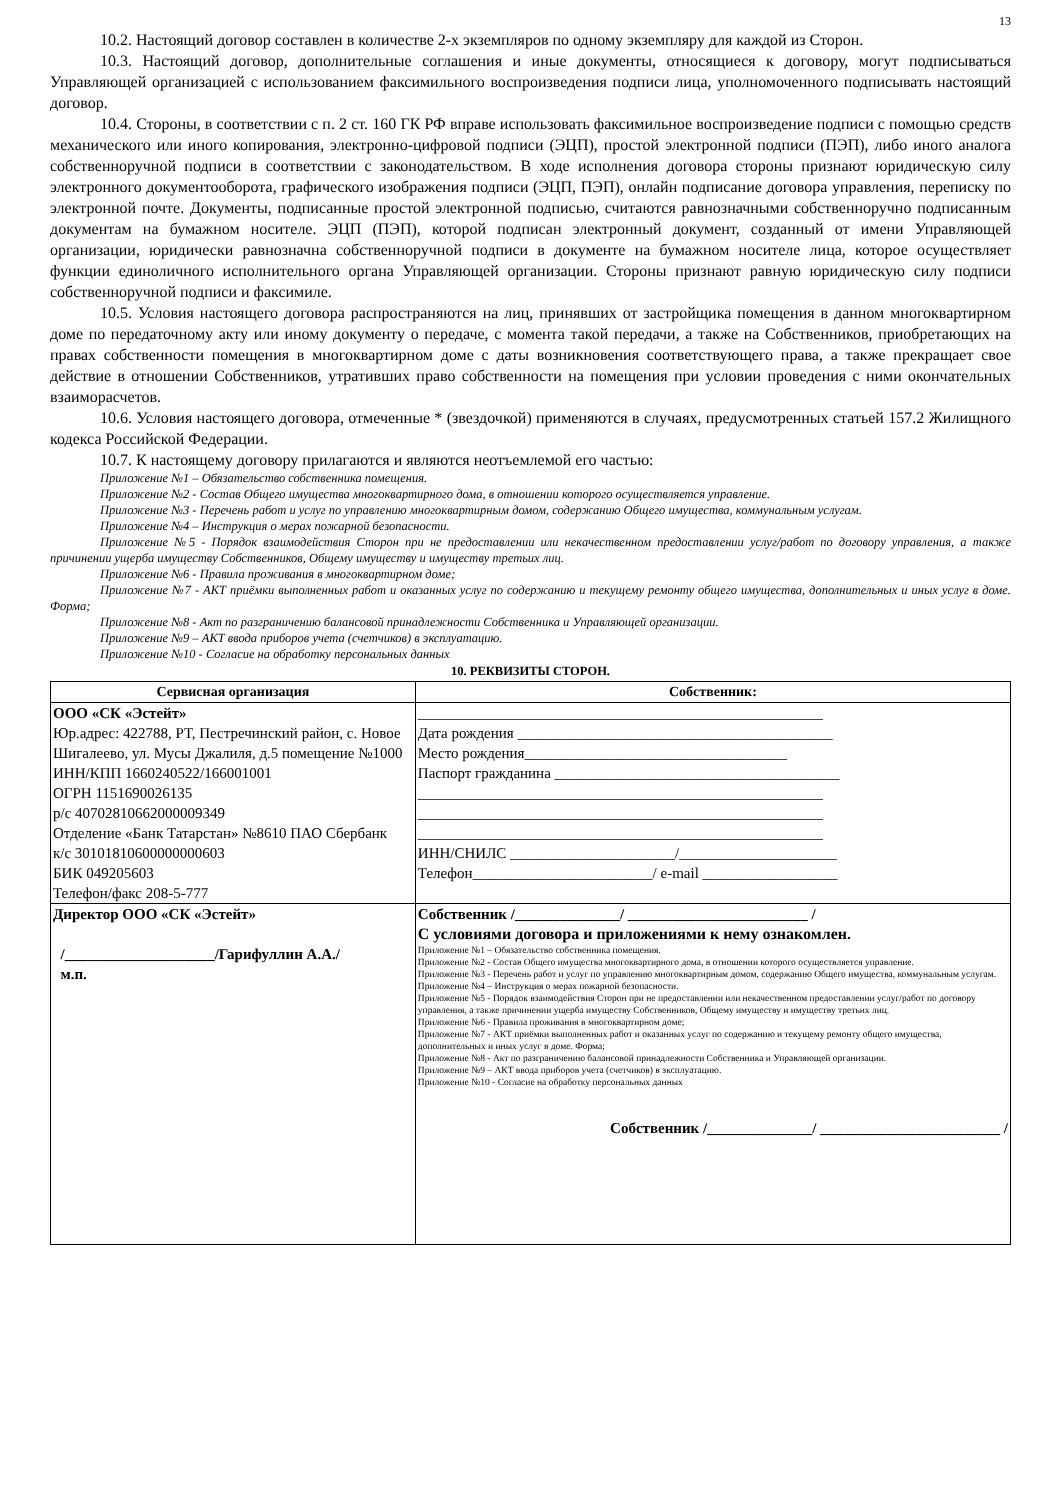13
10.2. Настоящий договор составлен в количестве 2-х экземпляров по одному экземпляру для каждой из Сторон.
10.3. Настоящий договор, дополнительные соглашения и иные документы, относящиеся к договору, могут подписываться Управляющей организацией с использованием факсимильного воспроизведения подписи лица, уполномоченного подписывать настоящий договор.
10.4. Стороны, в соответствии с п. 2 ст. 160 ГК РФ вправе использовать факсимильное воспроизведение подписи с помощью средств механического или иного копирования, электронно-цифровой подписи (ЭЦП), простой электронной подписи (ПЭП), либо иного аналога собственноручной подписи в соответствии с законодательством. В ходе исполнения договора стороны признают юридическую силу электронного документооборота, графического изображения подписи (ЭЦП, ПЭП), онлайн подписание договора управления, переписку по электронной почте. Документы, подписанные простой электронной подписью, считаются равнозначными собственноручно подписанным документам на бумажном носителе. ЭЦП (ПЭП), которой подписан электронный документ, созданный от имени Управляющей организации, юридически равнозначна собственноручной подписи в документе на бумажном носителе лица, которое осуществляет функции единоличного исполнительного органа Управляющей организации. Стороны признают равную юридическую силу подписи собственноручной подписи и факсимиле.
10.5. Условия настоящего договора распространяются на лиц, принявших от застройщика помещения в данном многоквартирном доме по передаточному акту или иному документу о передаче, с момента такой передачи, а также на Собственников, приобретающих на правах собственности помещения в многоквартирном доме с даты возникновения соответствующего права, а также прекращает свое действие в отношении Собственников, утративших право собственности на помещения при условии проведения с ними окончательных взаиморасчетов.
10.6. Условия настоящего договора, отмеченные * (звездочкой) применяются в случаях, предусмотренных статьей 157.2 Жилищного кодекса Российской Федерации.
10.7. К настоящему договору прилагаются и являются неотъемлемой его частью:
Приложение №1 – Обязательство собственника помещения.
Приложение №2 - Состав Общего имущества многоквартирного дома, в отношении которого осуществляется управление.
Приложение №3 - Перечень работ и услуг по управлению многоквартирным домом, содержанию Общего имущества, коммунальным услугам.
Приложение №4 – Инструкция о мерах пожарной безопасности.
Приложение №5 - Порядок взаимодействия Сторон при не предоставлении или некачественном предоставлении услуг/работ по договору управления, а также причинении ущерба имуществу Собственников, Общему имуществу и имуществу третьих лиц.
Приложение №6 - Правила проживания в многоквартирном доме;
Приложение №7 - АКТ приёмки выполненных работ и оказанных услуг по содержанию и текущему ремонту общего имущества, дополнительных и иных услуг в доме. Форма;
Приложение №8 - Акт по разграничению балансовой принадлежности Собственника и Управляющей организации.
Приложение №9 – АКТ ввода приборов учета (счетчиков) в эксплуатацию.
Приложение №10 - Согласие на обработку персональных данных
10. РЕКВИЗИТЫ СТОРОН.
| Сервисная организация | Собственник: |
| --- | --- |
| ООО «СК «Эстейт» Юр.адрес: 422788, РТ, Пестречинский район, с. Новое Шигалеево, ул. Мусы Джалиля, д.5 помещение №1000 ИНН/КПП 1660240522/166001001 ОГРН 1151690026135 р/с 40702810662000009349 Отделение «Банк Татарстан» №8610 ПАО Сбербанк к/с 30101810600000000603 БИК 049205603 Телефон/факс 208-5-777 | ______________________________________________________ Дата рождения __________________________________________ Место рождения___________________________________ Паспорт гражданина ______________________________________ ______________________________________________________ ______________________________________________________ ______________________________________________________ ИНН/СНИЛС ______________________/_____________________ Телефон________________________/ e-mail __________________ |
| Директор ООО «СК «Эстейт» /____________________/Гарифуллин А.А./ м.п. | Собственник /______________/ ________________________ / С условиями договора и приложениями к нему ознакомлен. Приложение №1 – Обязательство собственника помещения. Приложение №2 - Состав Общего имущества многоквартирного дома, в отношении которого осуществляется управление. Приложение №3 - Перечень работ и услуг по управлению многоквартирным домом, содержанию Общего имущества, коммунальным услугам. Приложение №4 – Инструкция о мерах пожарной безопасности. Приложение №5 - Порядок взаимодействия Сторон при не предоставлении или некачественном предоставлении услуг/работ по договору управления, а также причинении ущерба имуществу Собственников, Общему имуществу и имуществу третьих лиц. Приложение №6 - Правила проживания в многоквартирном доме; Приложение №7 - АКТ приёмки выполненных работ и оказанных услуг по содержанию и текущему ремонту общего имущества, дополнительных и иных услуг в доме. Форма; Приложение №8 - Акт по разграничению балансовой принадлежности Собственника и Управляющей организации. Приложение №9 – АКТ ввода приборов учета (счетчиков) в эксплуатацию. Приложение №10 - Согласие на обработку персональных данных Собственник /______________/ ________________________ / |